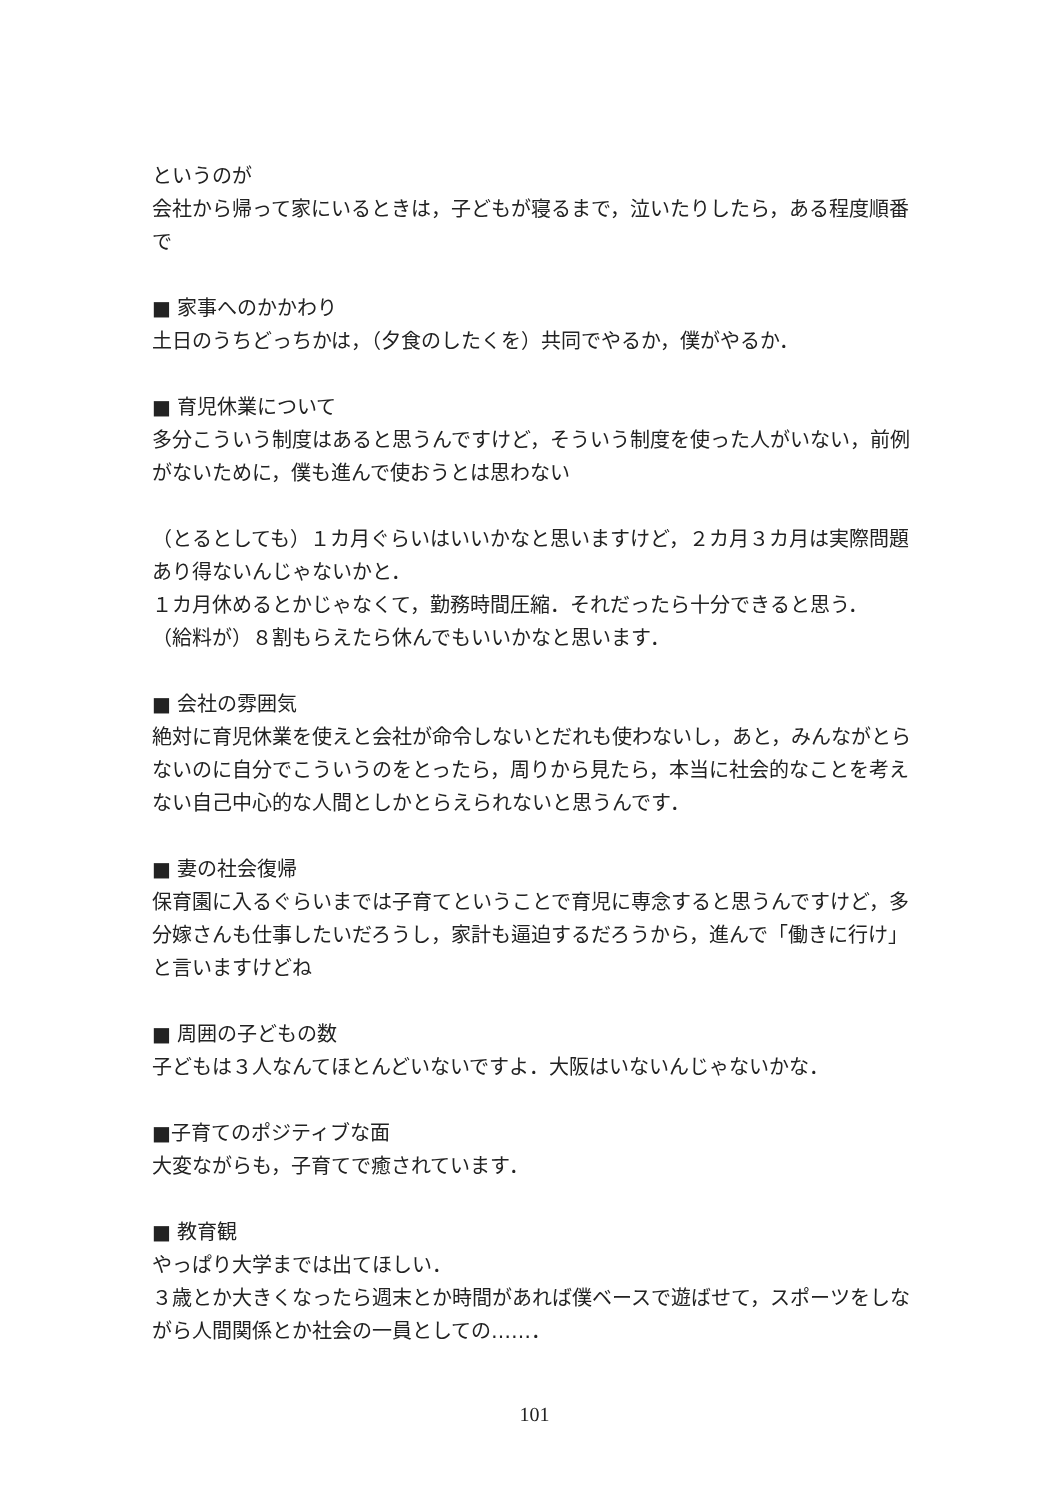というのが
会社から帰って家にいるときは，子どもが寝るまで，泣いたりしたら，ある程度順番で
■ 家事へのかかわり
土日のうちどっちかは，（夕食のしたくを）共同でやるか，僕がやるか．
■ 育児休業について
多分こういう制度はあると思うんですけど，そういう制度を使った人がいない，前例がないために，僕も進んで使おうとは思わない
（とるとしても）１カ月ぐらいはいいかなと思いますけど，２カ月３カ月は実際問題あり得ないんじゃないかと．
１カ月休めるとかじゃなくて，勤務時間圧縮．それだったら十分できると思う．
（給料が）８割もらえたら休んでもいいかなと思います．
■ 会社の雰囲気
絶対に育児休業を使えと会社が命令しないとだれも使わないし，あと，みんながとらないのに自分でこういうのをとったら，周りから見たら，本当に社会的なことを考えない自己中心的な人間としかとらえられないと思うんです．
■ 妻の社会復帰
保育園に入るぐらいまでは子育てということで育児に専念すると思うんですけど，多分嫁さんも仕事したいだろうし，家計も逼迫するだろうから，進んで「働きに行け」と言いますけどね
■ 周囲の子どもの数
子どもは３人なんてほとんどいないですよ．大阪はいないんじゃないかな．
■子育てのポジティブな面
大変ながらも，子育てで癒されています．
■ 教育観
やっぱり大学までは出てほしい．
３歳とか大きくなったら週末とか時間があれば僕ベースで遊ばせて，スポーツをしながら人間関係とか社会の一員としての……．
101